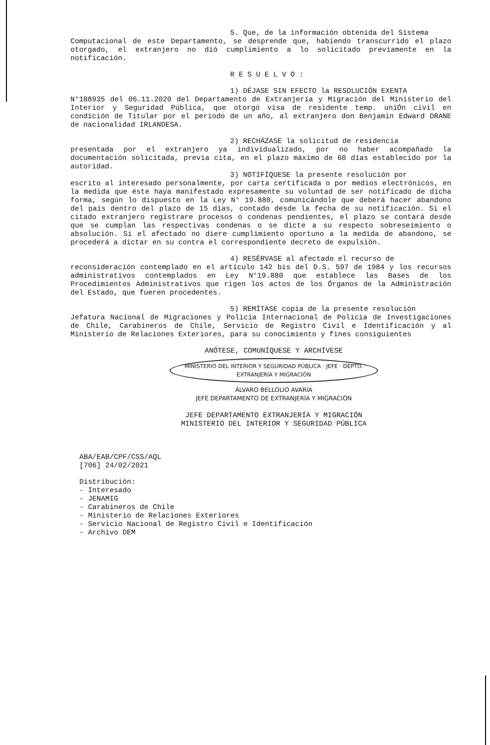5. Que, de la información obtenida del Sistema
Computacional de este Departamento, se desprende que, habiendo transcurrido el plazo otorgado, el extranjero no dió cumplimiento a lo solicitado previamente en la notificación.
R E S U E L V O :
1) DÉJASE SIN EFECTO la RESOLUCIÓN EXENTA
N°188935 del 06.11.2020 del Departamento de Extranjería y Migración del Ministerio del Interior y Seguridad Pública, que otorgó visa de residente temp. uniÓn civil en condición de Titular por el periodo de un año, al extranjero don Benjamin Edward DRANE de nacionalidad IRLANDESA.
2) RECHÁZASE la solicitud de residencia
presentada por el extranjero ya individualizado, por no haber acompañado la documentación solicitada, previa cita, en el plazo máximo de 60 días establecido por la autoridad.
3) NOTIFÍQUESE la presente resolución por
escrito al interesado personalmente, por carta certificada o por medios electrónicos, en la medida que éste haya manifestado expresamente su voluntad de ser notificado de dicha forma, según lo dispuesto en la Ley N° 19.880, comunicándole que deberá hacer abandono del país dentro del plazo de 15 días, contado desde la fecha de su notificación. Si el citado extranjero registrare procesos o condenas pendientes, el plazo se contará desde que se cumplan las respectivas condenas o se dicte a su respecto sobreseimiento o absolución. Si el afectado no diere cumplimiento oportuno a la medida de abandono, se procederá a dictar en su contra el correspondiente decreto de expulsión.
4) RESÉRVASE al afectado el recurso de
reconsideración contemplado en el artículo 142 bis del D.S. 597 de 1984 y los recursos administrativos contemplados en Ley N°19.880 que establece las Bases de los Procedimientos Administrativos que rigen los actos de los Órganos de la Administración del Estado, que fueren procedentes.
5) REMÍTASE copia de la presente resolución
Jefatura Nacional de Migraciones y Policía Internacional de Policia de Investigaciones de Chile, Carabineros de Chile, Servicio de Registro Civil e Identificación y al Ministerio de Relaciones Exteriores, para su conocimiento y fines consiguientes
ANÓTESE, COMUNÍQUESE Y ARCHÍVESE
MINISTERIO DEL INTERIOR Y SEGURIDAD PÚBLICA · JEFE · DEPTO. EXTRANJERÍA Y MIGRACIÓN ÁLVARO BELLOLIO AVARIA
JEFE DEPARTAMENTO DE EXTRANJERÍA Y MIGRACIÓN
JEFE DEPARTAMENTO EXTRANJERÍA Y MIGRACIÓN
MINISTERIO DEL INTERIOR Y SEGURIDAD PÚBLICA
ABA/EAB/CPF/CSS/AQL
[706] 24/02/2021
Distribución:
- Interesado
- JENAMIG
- Carabineros de Chile
- Ministerio de Relaciones Exteriores
- Servicio Nacional de Registro Civil e Identificación
- Archivo DEM